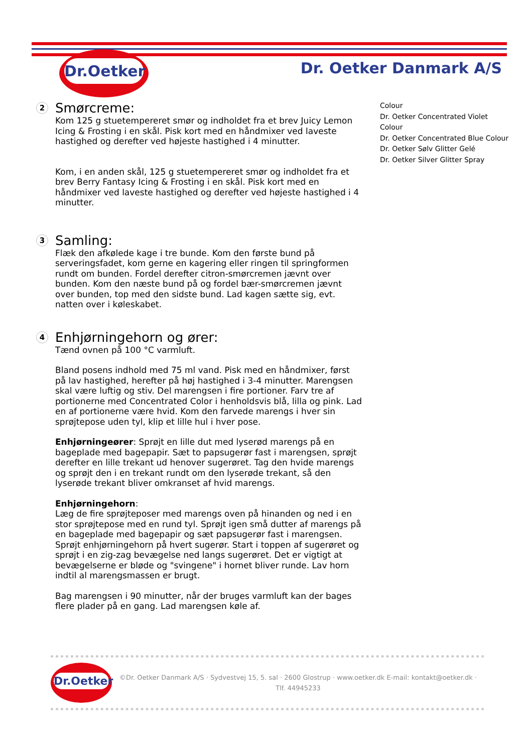Dr.Oetker
Dr. Oetker Danmark A/S
2 Smørcreme:
Kom 125 g stuetempereret smør og indholdet fra et brev Juicy Lemon Icing & Frosting i en skål. Pisk kort med en håndmixer ved laveste hastighed og derefter ved højeste hastighed i 4 minutter.
Kom, i en anden skål, 125 g stuetempereret smør og indholdet fra et brev Berry Fantasy Icing & Frosting i en skål. Pisk kort med en håndmixer ved laveste hastighed og derefter ved højeste hastighed i 4 minutter.
3 Samling:
Flæk den afkølede kage i tre bunde. Kom den første bund på serveringsfadet, kom gerne en kagering eller ringen til springformen rundt om bunden. Fordel derefter citron-smørcremen jævnt over bunden. Kom den næste bund på og fordel bær-smørcremen jævnt over bunden, top med den sidste bund. Lad kagen sætte sig, evt. natten over i køleskabet.
4 Enhjørningehorn og ører:
Tænd ovnen på 100 °C varmluft.
Bland posens indhold med 75 ml vand. Pisk med en håndmixer, først på lav hastighed, herefter på høj hastighed i 3-4 minutter. Marengsen skal være luftig og stiv. Del marengsen i fire portioner. Farv tre af portionerne med Concentrated Color i henholdsvis blå, lilla og pink. Lad en af portionerne være hvid. Kom den farvede marengs i hver sin sprøjtepose uden tyl, klip et lille hul i hver pose.
Enhjørningeører: Sprøjt en lille dut med lyserød marengs på en bageplade med bagepapir. Sæt to papsugerør fast i marengsen, sprøjt derefter en lille trekant ud henover sugerøret. Tag den hvide marengs og sprøjt den i en trekant rundt om den lyserøde trekant, så den lyserøde trekant bliver omkranset af hvid marengs.
Enhjørningehorn:
Læg de fire sprøjteposer med marengs oven på hinanden og ned i en stor sprøjtepose med en rund tyl. Sprøjt igen små dutter af marengs på en bageplade med bagepapir og sæt papsugerør fast i marengsen. Sprøjt enhjørningehorn på hvert sugerør. Start i toppen af sugerøret og sprøjt i en zig-zag bevægelse ned langs sugerøret. Det er vigtigt at bevægelserne er bløde og "svingene" i hornet bliver runde. Lav horn indtil al marengsmassen er brugt.
Bag marengsen i 90 minutter, når der bruges varmluft kan der bages flere plader på en gang. Lad marengsen køle af.
Colour
Dr. Oetker Concentrated Violet Colour
Dr. Oetker Concentrated Blue Colour
Dr. Oetker Sølv Glitter Gelé
Dr. Oetker Silver Glitter Spray
Dr.Oetker
©Dr. Oetker Danmark A/S · Sydvestvej 15, 5. sal · 2600 Glostrup · www.oetker.dk E-mail: kontakt@oetker.dk · Tlf. 44945233